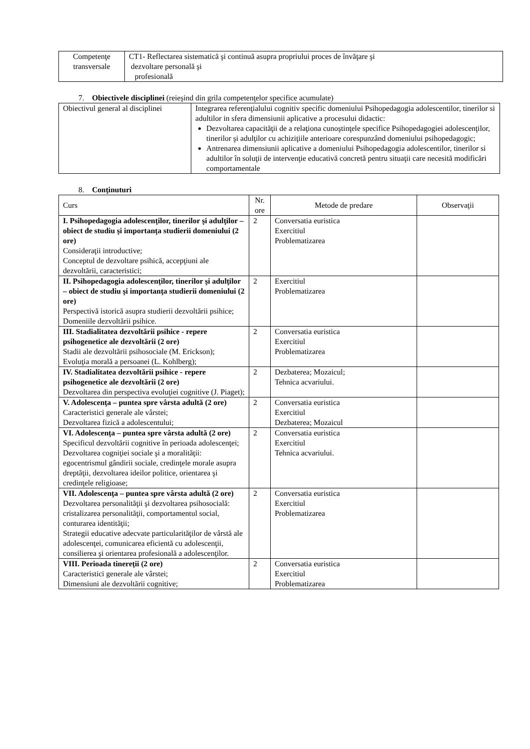| Competenţe transversale | CT1- Reflectarea sistematică şi continuă asupra propriului proces de învăţare şi dezvoltare personală şi profesională |
7. Obiectivele disciplinei (reieşind din grila competenţelor specifice acumulate)
| Obiectivul general al disciplinei | Integrarea referenţialului cognitiv specific domeniului Psihopedagogia adolescentilor, tinerilor si adultilor in sfera dimensiunii aplicative a procesului didactic: Dezvoltarea capacităţii de a relaţiona cunoştinţele specifice Psihopedagogiei adolescenţilor, tinerilor şi adulţilor cu achiziţiile anterioare corespunzând domeniului psihopedagogic; Antrenarea dimensiunii aplicative a domeniului Psihopedagogia adolescentilor, tinerilor si adultilor în soluţii de intervenţie educativă concretă pentru situaţii care necesită modificări comportamentale |
8. Conţinuturi
| Curs | Nr. ore | Metode de predare | Observaţii |
| --- | --- | --- | --- |
| I. Psihopedagogia adolescenţilor, tinerilor şi adulţilor – obiect de studiu şi importanţa studierii domeniului (2 ore) Consideraţii introductive; Conceptul de dezvoltare psihică, accepţiuni ale dezvoltării, caracteristici; | 2 | Conversatia euristica Exercitiul Problematizarea | |
| II. Psihopedagogia adolescenţilor, tinerilor şi adulţilor – obiect de studiu şi importanţa studierii domeniului (2 ore) Perspectivă istorică asupra studierii dezvoltării psihice; Domeniile dezvoltării psihice. | 2 | Exercitiul Problematizarea | |
| III. Stadialitatea dezvoltării psihice - repere psihogenetice ale dezvoltării (2 ore) Stadii ale dezvoltării psihosociale (M. Erickson); Evoluţia morală a persoanei (L. Kohlberg); | 2 | Conversatia euristica Exercitiul Problematizarea | |
| IV. Stadialitatea dezvoltării psihice - repere psihogenetice ale dezvoltării (2 ore) Dezvoltarea din perspectiva evoluţiei cognitive (J. Piaget); | 2 | Dezbaterea; Mozaicul; Tehnica acvariului. | |
| V. Adolescenţa – puntea spre vârsta adultă (2 ore) Caracteristici generale ale vârstei; Dezvoltarea fizică a adolescentului; | 2 | Conversatia euristica Exercitiul Dezbaterea; Mozaicul | |
| VI. Adolescenţa – puntea spre vârsta adultă (2 ore) Specificul dezvoltării cognitive în perioada adolescenţei; Dezvoltarea cogniţiei sociale şi a moralităţii: egocentrismul gândirii sociale, credinţele morale asupra dreptăţii, dezvoltarea ideilor politice, orientarea şi credinţele religioase; | 2 | Conversatia euristica Exercitiul Tehnica acvariului. | |
| VII. Adolescenţa – puntea spre vârsta adultă (2 ore) Dezvoltarea personalităţii şi dezvoltarea psihosocială: cristalizarea personalităţii, comportamentul social, conturarea identităţii; Strategii educative adecvate particularităţilor de vârstă ale adolescenţei, comunicarea eficientă cu adolescenţii, consilierea şi orientarea profesională a adolescenţilor. | 2 | Conversatia euristica Exercitiul Problematizarea | |
| VIII. Perioada tinereţii (2 ore) Caracteristici generale ale vârstei; Dimensiuni ale dezvoltării cognitive; | 2 | Conversatia euristica Exercitiul Problematizarea | |